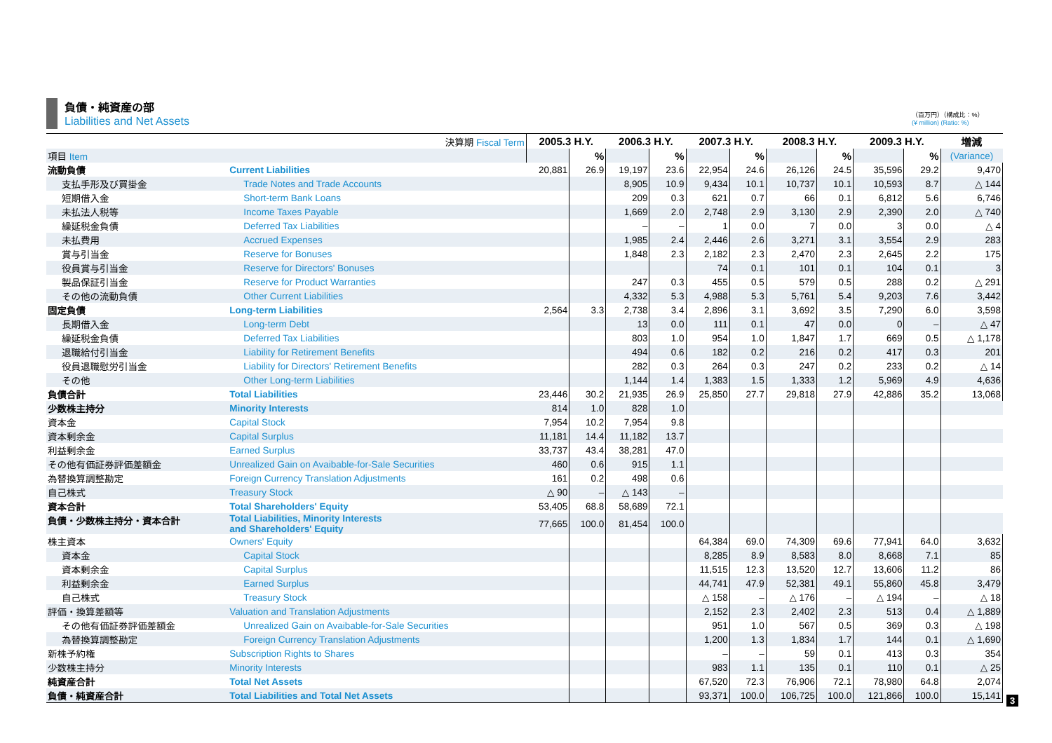負債・純資産の部
Liabilities and Net Assets
（百万円）（構成比：%）
(¥ million) (Ratio: %)
| | 決算期 Fiscal Term | 2005.3 H.Y. | | 2006.3 H.Y. | | 2007.3 H.Y. | | 2008.3 H.Y. | | 2009.3 H.Y. | | 増減 |
| 項目 Item | | | % | | % | | % | | % | | % | (Variance) |
| 流動負債 | Current Liabilities | 20,881 | 26.9 | 19,197 | 23.6 | 22,954 | 24.6 | 26,126 | 24.5 | 35,596 | 29.2 | 9,470 |
| 支払手形及び買掛金 | Trade Notes and Trade Accounts | | | 8,905 | 10.9 | 9,434 | 10.1 | 10,737 | 10.1 | 10,593 | 8.7 | △ 144 |
| 短期借入金 | Short-term Bank Loans | | | 209 | 0.3 | 621 | 0.7 | 66 | 0.1 | 6,812 | 5.6 | 6,746 |
| 未払法人税等 | Income Taxes Payable | | | 1,669 | 2.0 | 2,748 | 2.9 | 3,130 | 2.9 | 2,390 | 2.0 | △ 740 |
| 繰延税金負債 | Deferred Tax Liabilities | | | – | – | 1 | 0.0 | 7 | 0.0 | 3 | 0.0 | △ 4 |
| 未払費用 | Accrued Expenses | | | 1,985 | 2.4 | 2,446 | 2.6 | 3,271 | 3.1 | 3,554 | 2.9 | 283 |
| 賞与引当金 | Reserve for Bonuses | | | 1,848 | 2.3 | 2,182 | 2.3 | 2,470 | 2.3 | 2,645 | 2.2 | 175 |
| 役員賞与引当金 | Reserve for Directors' Bonuses | | | | | 74 | 0.1 | 101 | 0.1 | 104 | 0.1 | 3 |
| 製品保証引当金 | Reserve for Product Warranties | | | 247 | 0.3 | 455 | 0.5 | 579 | 0.5 | 288 | 0.2 | △ 291 |
| その他の流動負債 | Other Current Liabilities | | | 4,332 | 5.3 | 4,988 | 5.3 | 5,761 | 5.4 | 9,203 | 7.6 | 3,442 |
| 固定負債 | Long-term Liabilities | 2,564 | 3.3 | 2,738 | 3.4 | 2,896 | 3.1 | 3,692 | 3.5 | 7,290 | 6.0 | 3,598 |
| 長期借入金 | Long-term Debt | | | 13 | 0.0 | 111 | 0.1 | 47 | 0.0 | 0 | – | △ 47 |
| 繰延税金負債 | Deferred Tax Liabilities | | | 803 | 1.0 | 954 | 1.0 | 1,847 | 1.7 | 669 | 0.5 | △ 1,178 |
| 退職給付引当金 | Liability for Retirement Benefits | | | 494 | 0.6 | 182 | 0.2 | 216 | 0.2 | 417 | 0.3 | 201 |
| 役員退職慰労引当金 | Liability for Directors' Retirement Benefits | | | 282 | 0.3 | 264 | 0.3 | 247 | 0.2 | 233 | 0.2 | △ 14 |
| その他 | Other Long-term Liabilities | | | 1,144 | 1.4 | 1,383 | 1.5 | 1,333 | 1.2 | 5,969 | 4.9 | 4,636 |
| 負債合計 | Total Liabilities | 23,446 | 30.2 | 21,935 | 26.9 | 25,850 | 27.7 | 29,818 | 27.9 | 42,886 | 35.2 | 13,068 |
| 少数株主持分 | Minority Interests | 814 | 1.0 | 828 | 1.0 | | | | | | | |
| 資本金 | Capital Stock | 7,954 | 10.2 | 7,954 | 9.8 | | | | | | | |
| 資本剰余金 | Capital Surplus | 11,181 | 14.4 | 11,182 | 13.7 | | | | | | | |
| 利益剰余金 | Earned Surplus | 33,737 | 43.4 | 38,281 | 47.0 | | | | | | | |
| その他有価証券評価差額金 | Unrealized Gain on Avaibable-for-Sale Securities | 460 | 0.6 | 915 | 1.1 | | | | | | | |
| 為替換算調整勘定 | Foreign Currency Translation Adjustments | 161 | 0.2 | 498 | 0.6 | | | | | | | |
| 自己株式 | Treasury Stock | △ 90 | – | △ 143 | – | | | | | | | |
| 資本合計 | Total Shareholders' Equity | 53,405 | 68.8 | 58,689 | 72.1 | | | | | | | |
| 負債・少数株主持分・資本合計 | Total Liabilities, Minority Interests and Shareholders' Equity | 77,665 | 100.0 | 81,454 | 100.0 | | | | | | | |
| 株主資本 | Owners' Equity | | | | | 64,384 | 69.0 | 74,309 | 69.6 | 77,941 | 64.0 | 3,632 |
| 資本金 | Capital Stock | | | | | 8,285 | 8.9 | 8,583 | 8.0 | 8,668 | 7.1 | 85 |
| 資本剰余金 | Capital Surplus | | | | | 11,515 | 12.3 | 13,520 | 12.7 | 13,606 | 11.2 | 86 |
| 利益剰余金 | Earned Surplus | | | | | 44,741 | 47.9 | 52,381 | 49.1 | 55,860 | 45.8 | 3,479 |
| 自己株式 | Treasury Stock | | | | | △ 158 | – | △ 176 | – | △ 194 | – | △ 18 |
| 評価・換算差額等 | Valuation and Translation Adjustments | | | | | 2,152 | 2.3 | 2,402 | 2.3 | 513 | 0.4 | △ 1,889 |
| その他有価証券評価差額金 | Unrealized Gain on Avaibable-for-Sale Securities | | | | | 951 | 1.0 | 567 | 0.5 | 369 | 0.3 | △ 198 |
| 為替換算調整勘定 | Foreign Currency Translation Adjustments | | | | | 1,200 | 1.3 | 1,834 | 1.7 | 144 | 0.1 | △ 1,690 |
| 新株予約権 | Subscription Rights to Shares | | | | | – | – | 59 | 0.1 | 413 | 0.3 | 354 |
| 少数株主持分 | Minority Interests | | | | | 983 | 1.1 | 135 | 0.1 | 110 | 0.1 | △ 25 |
| 純資産合計 | Total Net Assets | | | | | 67,520 | 72.3 | 76,906 | 72.1 | 78,980 | 64.8 | 2,074 |
| 負債・純資産合計 | Total Liabilities and Total Net Assets | | | | | 93,371 | 100.0 | 106,725 | 100.0 | 121,866 | 100.0 | 15,141 |
3